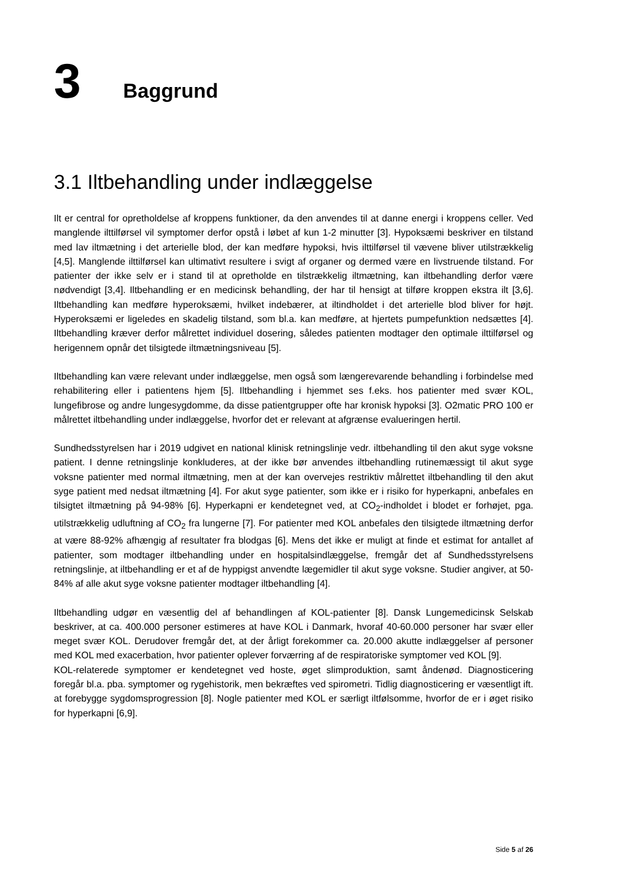3 Baggrund
3.1 Iltbehandling under indlæggelse
Ilt er central for opretholdelse af kroppens funktioner, da den anvendes til at danne energi i kroppens celler. Ved manglende ilttilførsel vil symptomer derfor opstå i løbet af kun 1-2 minutter [3]. Hypoksæmi beskriver en tilstand med lav iltmætning i det arterielle blod, der kan medføre hypoksi, hvis ilttilførsel til vævene bliver utilstrækkelig [4,5]. Manglende ilttilførsel kan ultimativt resultere i svigt af organer og dermed være en livstruende tilstand. For patienter der ikke selv er i stand til at opretholde en tilstrækkelig iltmætning, kan iltbehandling derfor være nødvendigt [3,4]. Iltbehandling er en medicinsk behandling, der har til hensigt at tilføre kroppen ekstra ilt [3,6]. Iltbehandling kan medføre hyperoksæmi, hvilket indebærer, at iltindholdet i det arterielle blod bliver for højt. Hyperoksæmi er ligeledes en skadelig tilstand, som bl.a. kan medføre, at hjertets pumpefunktion nedsættes [4]. Iltbehandling kræver derfor målrettet individuel dosering, således patienten modtager den optimale ilttilførsel og herigennem opnår det tilsigtede iltmætningsniveau [5].
Iltbehandling kan være relevant under indlæggelse, men også som længerevarende behandling i forbindelse med rehabilitering eller i patientens hjem [5]. Iltbehandling i hjemmet ses f.eks. hos patienter med svær KOL, lungefibrose og andre lungesygdomme, da disse patientgrupper ofte har kronisk hypoksi [3]. O2matic PRO 100 er målrettet iltbehandling under indlæggelse, hvorfor det er relevant at afgrænse evalueringen hertil.
Sundhedsstyrelsen har i 2019 udgivet en national klinisk retningslinje vedr. iltbehandling til den akut syge voksne patient. I denne retningslinje konkluderes, at der ikke bør anvendes iltbehandling rutinemæssigt til akut syge voksne patienter med normal iltmætning, men at der kan overvejes restriktiv målrettet iltbehandling til den akut syge patient med nedsat iltmætning [4]. For akut syge patienter, som ikke er i risiko for hyperkapni, anbefales en tilsigtet iltmætning på 94-98% [6]. Hyperkapni er kendetegnet ved, at CO<sub>2</sub>-indholdet i blodet er forhøjet, pga. utilstrækkelig udluftning af CO<sub>2</sub> fra lungerne [7]. For patienter med KOL anbefales den tilsigtede iltmætning derfor at være 88-92% afhængig af resultater fra blodgas [6]. Mens det ikke er muligt at finde et estimat for antallet af patienter, som modtager iltbehandling under en hospitalsindlæggelse, fremgår det af Sundhedsstyrelsens retningslinje, at iltbehandling er et af de hyppigst anvendte lægemidler til akut syge voksne. Studier angiver, at 50-84% af alle akut syge voksne patienter modtager iltbehandling [4].
Iltbehandling udgør en væsentlig del af behandlingen af KOL-patienter [8]. Dansk Lungemedicinsk Selskab beskriver, at ca. 400.000 personer estimeres at have KOL i Danmark, hvoraf 40-60.000 personer har svær eller meget svær KOL. Derudover fremgår det, at der årligt forekommer ca. 20.000 akutte indlæggelser af personer med KOL med exacerbation, hvor patienter oplever forværring af de respiratoriske symptomer ved KOL [9].
KOL-relaterede symptomer er kendetegnet ved hoste, øget slimproduktion, samt åndenød. Diagnosticering foregår bl.a. pba. symptomer og rygehistorik, men bekræftes ved spirometri. Tidlig diagnosticering er væsentligt ift. at forebygge sygdomsprogression [8]. Nogle patienter med KOL er særligt iltfølsomme, hvorfor de er i øget risiko for hyperkapni [6,9].
Side 5 af 26